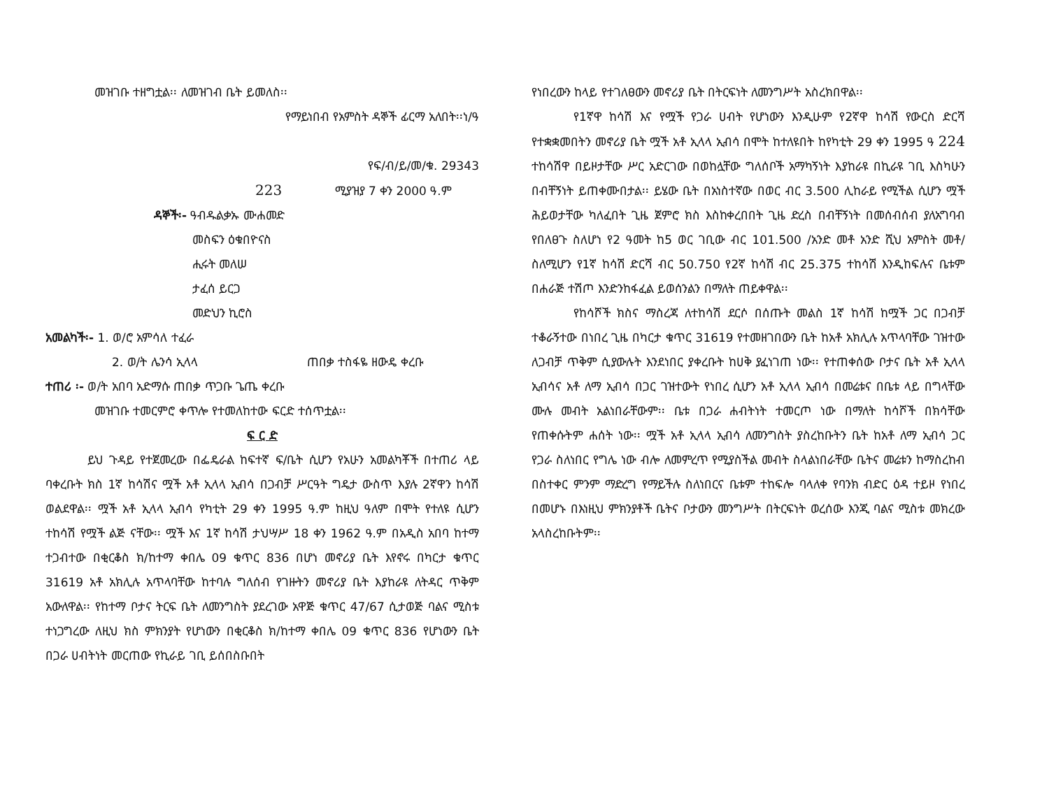መዝገቡ ተዘግቷል፡፡ ለመዝገብ ቤት ይመለስ፡፡
የማይነበብ የአምስት ዳኞች ፊርማ አለበት፡፡ነ/ዓ
የፍ/ብ/ይ/መ/ቁ. 29343
223 ሚያዝያ 7 ቀን 2000 ዓ.ም
ዳኞች፡- ዓብዱልቃኡ ሙሐመድ
መስፍን ዕቁበዮናስ
ሒሩት መለሠ
ታፈሰ ይርጋ
መድህን ኪሮስ
አመልካች፡- 1. ወ/ሮ አምሳለ ተፈራ
2. ወ/ት ሌንሳ ኢላላ ጠበቃ ተስፋዬ ዘውዴ ቀረቡ
ተጠሪ ፡- ወ/ት አበባ አድማሱ ጠበቃ ጥጋቡ ጌጤ ቀረቡ
መዝገቡ ተመርምሮ ቀጥሎ የተመለከተው ፍርድ ተሰጥቷል፡፡
ፍ ር ድ
ይህ ጉዳይ የተጀመረው በፌዴራል ከፍተኛ ፍ/ቤት ሲሆን የአሁን አመልካቾች በተጠሪ ላይ ባቀረቡት ክስ 1ኛ ከሳሽና ሟች አቶ ኢላላ ኢብሳ በጋብቻ ሥርዓት ግዴታ ውስጥ እያሉ 2ኛዋን ከሳሽ ወልደዋል፡፡ ሟች አቶ ኢላላ ኢብሳ የካቲት 29 ቀን 1995 ዓ.ም ከዚህ ዓለም በሞት የተለዩ ሲሆን ተከሳሽ የሟች ልጅ ናቸው፡፡ ሟች እና 1ኛ ከሳሽ ታህሣሥ 18 ቀን 1962 ዓ.ም በአዲስ አበባ ከተማ ተጋብተው በቂርቆስ ክ/ከተማ ቀበሌ 09 ቁጥር 836 በሆነ መኖሪያ ቤት እየኖሩ በካርታ ቁጥር 31619 አቶ አክሊሉ አጥላባቸው ከተባሉ ግለሰብ የገዙትን መኖሪያ ቤት እያከራዩ ለትዳር ጥቅም አውለዋል፡፡ የከተማ ቦታና ትርፍ ቤት ለመንግስት ያደረገው አዋጅ ቁጥር 47/67 ሲታወጅ ባልና ሚስቱ ተነጋግረው ለዚህ ክስ ምክንያት የሆነውን በቂርቆስ ክ/ከተማ ቀበሌ 09 ቁጥር 836 የሆነውን ቤት በጋራ ሀብትነት መርጠው የኪራይ ገቢ ይሰበስቡበት
የነበረውን ከላይ የተገለፀውን መኖሪያ ቤት በትርፍነት ለመንግሥት አስረክበዋል፡፡
የ1ኛዋ ከሳሽ እና የሟች የጋራ ሀብት የሆነውን እንዲሁም የ2ኛዋ ከሳሽ የውርስ ድርሻ የተቋቋመበትን መኖሪያ ቤት ሟች አቶ ኢላላ ኢብሳ በሞት ከተለዩበት ከየካቲት 29 ቀን 1995 ዓ 224 ተከሳሽዋ በይዞታቸው ሥር አድርገው በወከሏቸው ግለሰቦች አማካኝነት እያከራዩ በኪራዩ ገቢ እስካሁን በብቸኝነት ይጠቀሙበታል፡፡ ይሄው ቤት በአነስተኛው በወር ብር 3.500 ሊከራይ የሚችል ሲሆን ሟች ሕይወታቸው ካለፈበት ጊዜ ጀምሮ ክስ እስከቀረበበት ጊዜ ድረስ በብቸኝነት በመሰብሰብ ያለአግባብ የበለፀጉ ስለሆነ የ2 ዓመት ከ5 ወር ገቢው ብር 101.500 /አንድ መቶ አንድ ሺህ አምስት መቶ/ ስለሚሆን የ1ኛ ከሳሽ ድርሻ ብር 50.750 የ2ኛ ከሳሽ ብር 25.375 ተከሳሽ እንዲከፍሉና ቤቱም በሐራጅ ተሽጦ እንድንከፋፈል ይወሰንልን በማለት ጠይቀዋል፡፡
የከሳሾች ክስና ማስረጃ ለተከሳሽ ደርሶ በሰጡት መልስ 1ኛ ከሳሽ ከሟች ጋር በጋብቻ ተቆራኝተው በነበረ ጊዜ በካርታ ቁጥር 31619 የተመዘገበውን ቤት ከአቶ አክሊሉ አጥላባቸው ገዝተው ለጋብቻ ጥቅም ሲያውሉት እንደነበር ያቀረቡት ከሀቅ ያፈነገጠ ነው፡፡ የተጠቀሰው ቦታና ቤት አቶ ኢላላ ኢብሳና አቶ ለማ ኢብሳ በጋር ገዝተውት የነበረ ሲሆን አቶ ኢላላ ኢብሳ በመሬቱና በቤቱ ላይ በግላቸው ሙሉ መብት አልነበራቸውም፡፡ ቤቱ በጋራ ሐብትነት ተመርጦ ነው በማለት ከሳሾች በክሳቸው የጠቀሱትም ሐሰት ነው፡፡ ሟች አቶ ኢላላ ኢብሳ ለመንግስት ያስረከቡትን ቤት ከአቶ ለማ ኢብሳ ጋር የጋራ ስለነበር የግሌ ነው ብሎ ለመምረጥ የሚያስችል መብት ስላልነበራቸው ቤትና መሬቱን ከማስረከብ በስተቀር ምንም ማድረግ የማይችሉ ስለነበርና ቤቱም ተከፍሎ ባላለቀ የባንክ ብድር ዕዳ ተይዞ የነበረ በመሆኑ በእነዚህ ምክንያቶች ቤትና ቦታውን መንግሥት በትርፍነት ወረሰው እንጂ ባልና ሚስቱ መክረው አላስረከቡትም፡፡